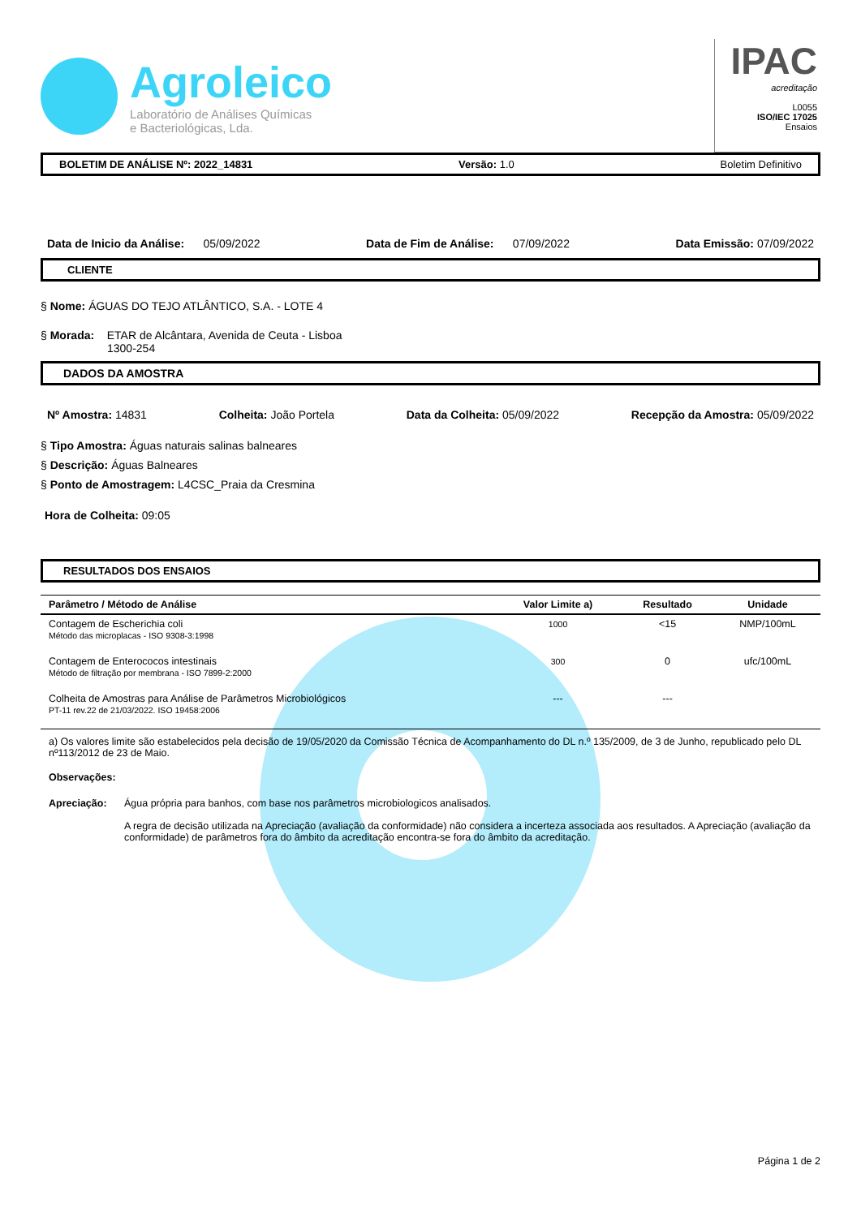Agroleico
Laboratório de Análises Químicas
e Bacteriológicas, Lda.
IPAC
acreditação
L0055
ISO/IEC 17025
Ensaios
BOLETIM DE ANÁLISE Nº: 2022_14831 Versão: 1.0 Boletim Definitivo
Data de Inicio da Análise: 05/09/2022 Data de Fim de Análise: 07/09/2022 Data Emissão: 07/09/2022
CLIENTE
§ Nome: ÁGUAS DO TEJO ATLÂNTICO, S.A. - LOTE 4
§ Morada: ETAR de Alcântara, Avenida de Ceuta - Lisboa
1300-254
DADOS DA AMOSTRA
Nº Amostra: 14831 Colheita: João Portela Data da Colheita: 05/09/2022 Recepção da Amostra: 05/09/2022
§ Tipo Amostra: Águas naturais salinas balneares
§ Descrição: Águas Balneares
§ Ponto de Amostragem: L4CSC_Praia da Cresmina
Hora de Colheita: 09:05
RESULTADOS DOS ENSAIOS
| Parâmetro / Método de Análise | Valor Limite a) | Resultado | Unidade |
| --- | --- | --- | --- |
| Contagem de Escherichia coli Método das microplacas - ISO 9308-3:1998 | 1000 | <15 | NMP/100mL |
| Contagem de Enterococos intestinais Método de filtração por membrana - ISO 7899-2:2000 | 300 | 0 | ufc/100mL |
| Colheita de Amostras para Análise de Parâmetros Microbiológicos PT-11 rev.22 de 21/03/2022. ISO 19458:2006 | --- | --- | |
a) Os valores limite são estabelecidos pela decisão de 19/05/2020 da Comissão Técnica de Acompanhamento do DL n.º 135/2009, de 3 de Junho, republicado pelo DL nº113/2012 de 23 de Maio.
Observações:
Apreciação: Água própria para banhos, com base nos parâmetros microbiologicos analisados.
A regra de decisão utilizada na Apreciação (avaliação da conformidade) não considera a incerteza associada aos resultados. A Apreciação (avaliação da conformidade) de parâmetros fora do âmbito da acreditação encontra-se fora do âmbito da acreditação.
Página 1 de 2